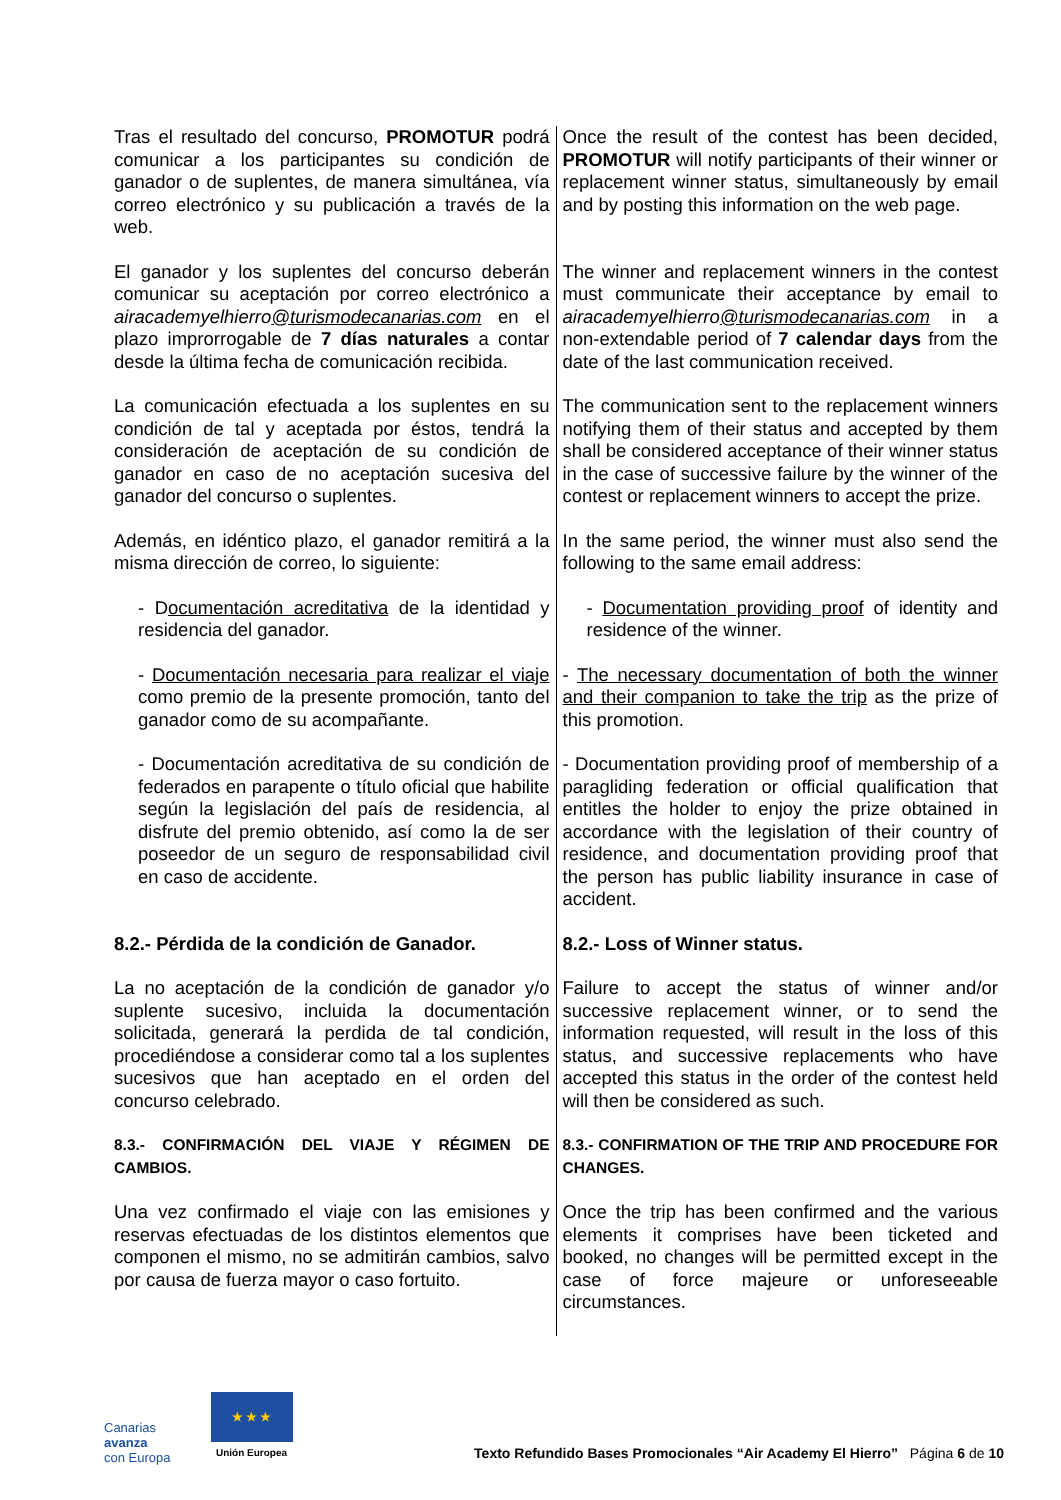| Tras el resultado del concurso, PROMOTUR podrá comunicar a los participantes su condición de ganador o de suplentes, de manera simultánea, vía correo electrónico y su publicación a través de la web. | Once the result of the contest has been decided, PROMOTUR will notify participants of their winner or replacement winner status, simultaneously by email and by posting this information on the web page. |
| El ganador y los suplentes del concurso deberán comunicar su aceptación por correo electrónico a airacademyelhierro @turismodecanarias.com en el plazo improrrogable de 7 días naturales a contar desde la última fecha de comunicación recibida. | The winner and replacement winners in the contest must communicate their acceptance by email to airacademyelhierro @turismodecanarias.com in a non-extendable period of 7 calendar days from the date of the last communication received. |
| La comunicación efectuada a los suplentes en su condición de tal y aceptada por éstos, tendrá la consideración de aceptación de su condición de ganador en caso de no aceptación sucesiva del ganador del concurso o suplentes. | The communication sent to the replacement winners notifying them of their status and accepted by them shall be considered acceptance of their winner status in the case of successive failure by the winner of the contest or replacement winners to accept the prize. |
| Además, en idéntico plazo, el ganador remitirá a la misma dirección de correo, lo siguiente: | In the same period, the winner must also send the following to the same email address: |
| - D ocumentación acreditativa de la identidad y residencia del ganador. | - Documentation providing proof of identity and residence of the winner. |
| - Documentación necesaria para realizar el viaje como premio de la presente promoción, tanto del ganador como de su acompañante. | - The necessary documentation of both the winner and their companion to take the trip as the prize of this promotion. |
| - Documentación acreditativa de su condición de federados en parapente o título oficial que habilite según la legislación del país de residencia, al disfrute del premio obtenido, así como la de ser poseedor de un seguro de responsabilidad civil en caso de accidente. | - Documentation providing proof of membership of a paragliding federation or official qualification that entitles the holder to enjoy the prize obtained in accordance with the legislation of their country of residence, and documentation providing proof that the person has public liability insurance in case of accident. |
| 8.2.- Pérdida de la condición de Ganador. | 8.2.- Loss of Winner status. |
| La no aceptación de la condición de ganador y/o suplente sucesivo, incluida la documentación solicitada, generará la perdida de tal condición, procediéndose a considerar como tal a los suplentes sucesivos que han aceptado en el orden del concurso celebrado. | Failure to accept the status of winner and/or successive replacement winner, or to send the information requested, will result in the loss of this status, and successive replacements who have accepted this status in the order of the contest held will then be considered as such. |
| 8.3.- CONFIRMACIÓN DEL VIAJE Y RÉGIMEN DE CAMBIOS. | 8.3.- CONFIRMATION OF THE TRIP AND PROCEDURE FOR CHANGES. |
| Una vez confirmado el viaje con las emisiones y reservas efectuadas de los distintos elementos que componen el mismo, no se admitirán cambios, salvo por causa de fuerza mayor o caso fortuito. | Once the trip has been confirmed and the various elements it comprises have been ticketed and booked, no changes will be permitted except in the case of force majeure or unforeseeable circumstances. |
Canarias
avanza
con Europa
★ ★ ★
Unión Europea
Texto Refundido Bases Promocionales “Air Academy El Hierro” Página 6 de 10